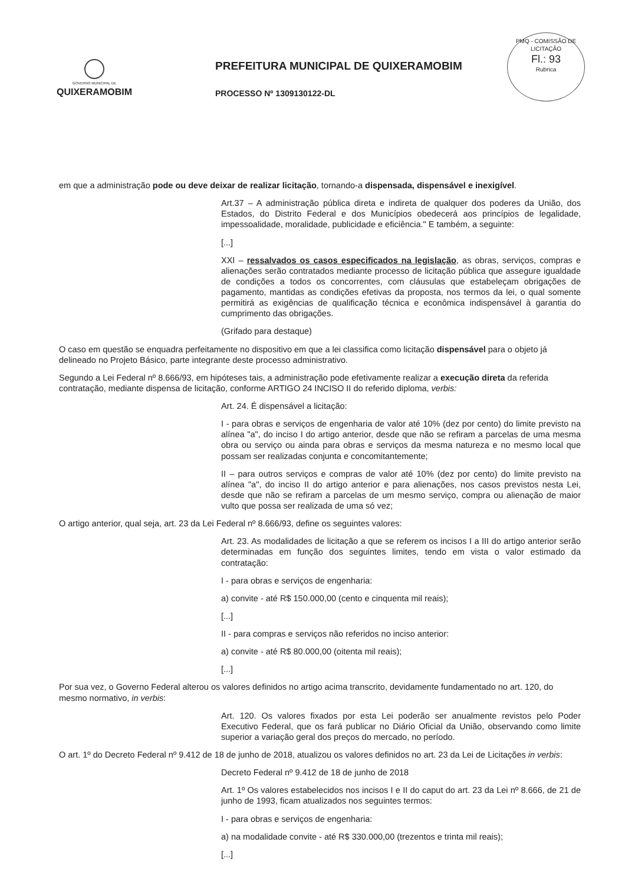PMQ - COMISSÃO DE LICITAÇÃO
Fl.: 93
Rubrica
GOVERNO MUNICIPAL DE
QUIXERAMOBIM
PREFEITURA MUNICIPAL DE QUIXERAMOBIM
PROCESSO Nº 1309130122-DL
em que a administração pode ou deve deixar de realizar licitação, tornando-a dispensada, dispensável e inexigível.
Art.37 – A administração pública direta e indireta de qualquer dos poderes da União, dos Estados, do Distrito Federal e dos Municípios obedecerá aos princípios de legalidade, impessoalidade, moralidade, publicidade e eficiência." E também, a seguinte:
[...]
XXI – ressalvados os casos especificados na legislação, as obras, serviços, compras e alienações serão contratados mediante processo de licitação pública que assegure igualdade de condições a todos os concorrentes, com cláusulas que estabeleçam obrigações de pagamento, mantidas as condições efetivas da proposta, nos termos da lei, o qual somente permitirá as exigências de qualificação técnica e econômica indispensável à garantia do cumprimento das obrigações.
(Grifado para destaque)
O caso em questão se enquadra perfeitamente no dispositivo em que a lei classifica como licitação dispensável para o objeto já delineado no Projeto Básico, parte integrante deste processo administrativo.
Segundo a Lei Federal nº 8.666/93, em hipóteses tais, a administração pode efetivamente realizar a execução direta da referida contratação, mediante dispensa de licitação, conforme ARTIGO 24 INCISO II do referido diploma, verbis:
Art. 24. É dispensável a licitação:
I - para obras e serviços de engenharia de valor até 10% (dez por cento) do limite previsto na alínea "a", do inciso I do artigo anterior, desde que não se refiram a parcelas de uma mesma obra ou serviço ou ainda para obras e serviços da mesma natureza e no mesmo local que possam ser realizadas conjunta e concomitantemente;
II – para outros serviços e compras de valor até 10% (dez por cento) do limite previsto na alínea "a", do inciso II do artigo anterior e para alienações, nos casos previstos nesta Lei, desde que não se refiram a parcelas de um mesmo serviço, compra ou alienação de maior vulto que possa ser realizada de uma só vez;
O artigo anterior, qual seja, art. 23 da Lei Federal nº 8.666/93, define os seguintes valores:
Art. 23. As modalidades de licitação a que se referem os incisos I a III do artigo anterior serão determinadas em função dos seguintes limites, tendo em vista o valor estimado da contratação:
I - para obras e serviços de engenharia:
a) convite - até R$ 150.000,00 (cento e cinquenta mil reais);
[...]
II - para compras e serviços não referidos no inciso anterior:
a) convite - até R$ 80.000,00 (oitenta mil reais);
[...]
Por sua vez, o Governo Federal alterou os valores definidos no artigo acima transcrito, devidamente fundamentado no art. 120, do mesmo normativo, in verbis:
Art. 120. Os valores fixados por esta Lei poderão ser anualmente revistos pelo Poder Executivo Federal, que os fará publicar no Diário Oficial da União, observando como limite superior a variação geral dos preços do mercado, no período.
O art. 1º do Decreto Federal nº 9.412 de 18 de junho de 2018, atualizou os valores definidos no art. 23 da Lei de Licitações in verbis:
Decreto Federal nº 9.412 de 18 de junho de 2018
Art. 1º Os valores estabelecidos nos incisos I e II do caput do art. 23 da Lei nº 8.666, de 21 de junho de 1993, ficam atualizados nos seguintes termos:
I - para obras e serviços de engenharia:
a) na modalidade convite - até R$ 330.000,00 (trezentos e trinta mil reais);
[...]